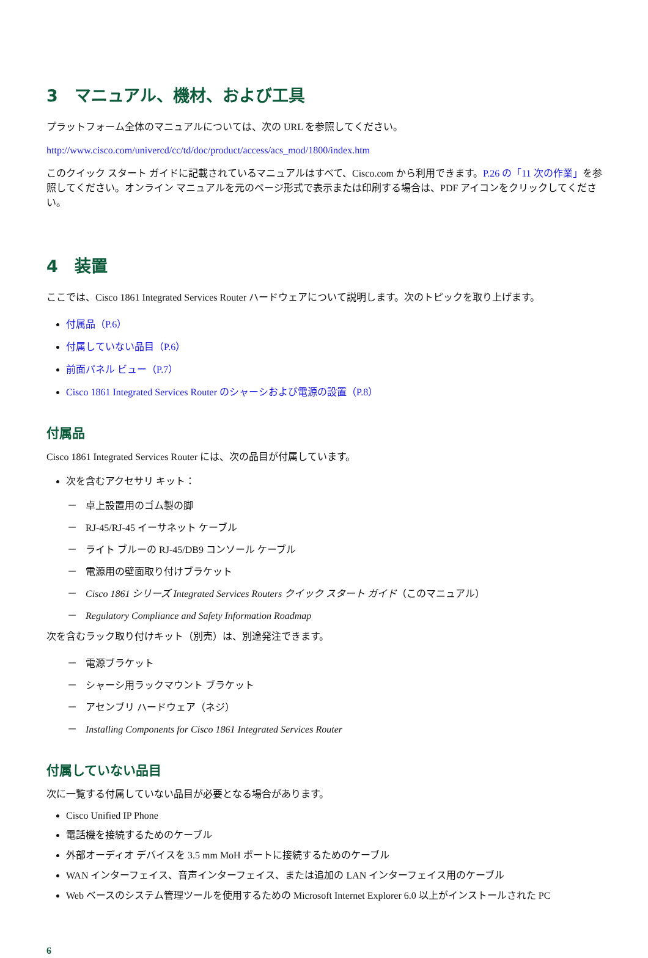3　マニュアル、機材、および工具
プラットフォーム全体のマニュアルについては、次の URL を参照してください。
http://www.cisco.com/univercd/cc/td/doc/product/access/acs_mod/1800/index.htm
このクイック スタート ガイドに記載されているマニュアルはすべて、Cisco.com から利用できます。P.26 の「11 次の作業」を参照してください。オンライン マニュアルを元のページ形式で表示または印刷する場合は、PDF アイコンをクリックしてください。
4　装置
ここでは、Cisco 1861 Integrated Services Router ハードウェアについて説明します。次のトピックを取り上げます。
付属品（P.6）
付属していない品目（P.6）
前面パネル ビュー（P.7）
Cisco 1861 Integrated Services Router のシャーシおよび電源の設置（P.8）
付属品
Cisco 1861 Integrated Services Router には、次の品目が付属しています。
次を含むアクセサリ キット：
－ 卓上設置用のゴム製の脚
－ RJ-45/RJ-45 イーサネット ケーブル
－ ライト ブルーの RJ-45/DB9 コンソール ケーブル
－ 電源用の壁面取り付けブラケット
－ Cisco 1861 シリーズ Integrated Services Routers クイック スタート ガイド（このマニュアル）
－ Regulatory Compliance and Safety Information Roadmap
次を含むラック取り付けキット（別売）は、別途発注できます。
－ 電源ブラケット
－ シャーシ用ラックマウント ブラケット
－ アセンブリ ハードウェア（ネジ）
－ Installing Components for Cisco 1861 Integrated Services Router
付属していない品目
次に一覧する付属していない品目が必要となる場合があります。
Cisco Unified IP Phone
電話機を接続するためのケーブル
外部オーディオ デバイスを 3.5 mm MoH ポートに接続するためのケーブル
WAN インターフェイス、音声インターフェイス、または追加の LAN インターフェイス用のケーブル
Web ベースのシステム管理ツールを使用するための Microsoft Internet Explorer 6.0 以上がインストールされた PC
6